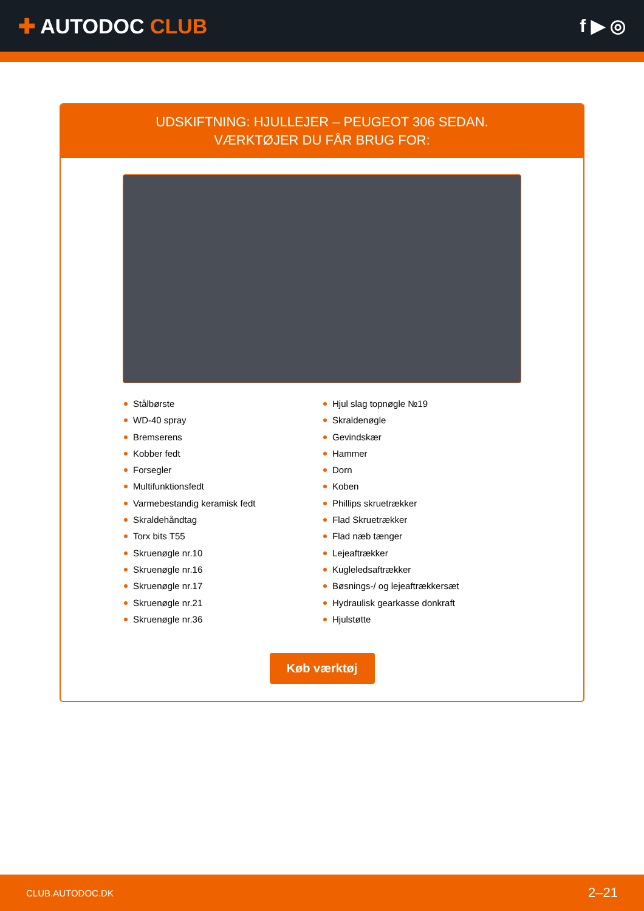✚ AUTODOC CLUB f ▶ ◎
UDSKIFTNING: HJULLEJER – PEUGEOT 306 SEDAN.
VÆRKTØJER DU FÅR BRUG FOR:
Stålbørste
WD-40 spray
Bremserens
Kobber fedt
Forsegler
Multifunktionsfedt
Varmebestandig keramisk fedt
Skraldehåndtag
Torx bits T55
Skruenøgle nr.10
Skruenøgle nr.16
Skruenøgle nr.17
Skruenøgle nr.21
Skruenøgle nr.36
Hjul slag topnøgle №19
Skraldenøgle
Gevindskær
Hammer
Dorn
Koben
Phillips skruetrækker
Flad Skruetrækker
Flad næb tænger
Lejeaftrækker
Kugleledsaftrækker
Bøsnings-/ og lejeaftrækkersæt
Hydraulisk gearkasse donkraft
Hjulstøtte
Køb værktøj
CLUB.AUTODOC.DK 2–21